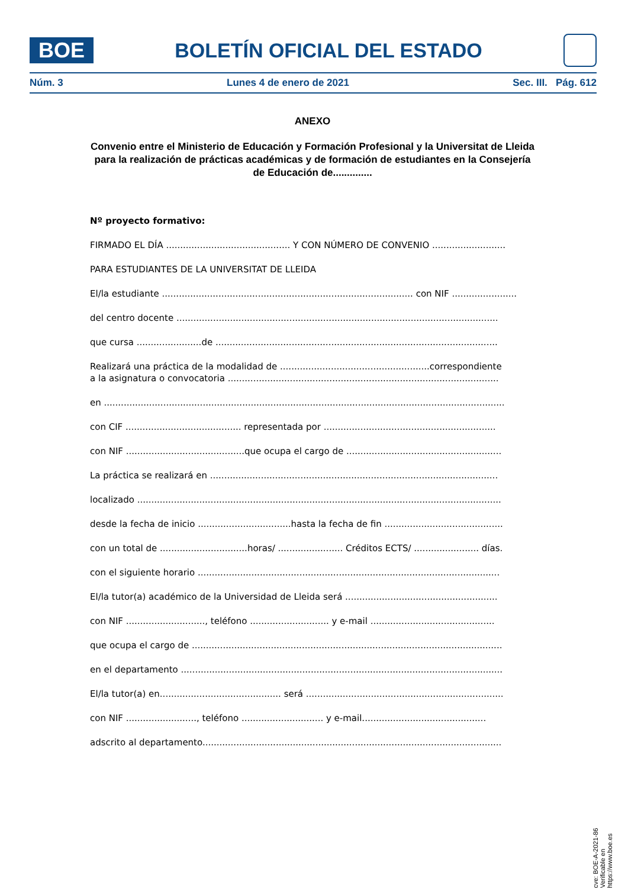BOE
BOLETÍN OFICIAL DEL ESTADO
Núm. 3 Lunes 4 de enero de 2021 Sec. III. Pág. 612
ANEXO
Convenio entre el Ministerio de Educación y Formación Profesional y la Universitat de Lleida para la realización de prácticas académicas y de formación de estudiantes en la Consejería de Educación de..............
Nº proyecto formativo:
FIRMADO EL DÍA ............................................ Y CON NÚMERO DE CONVENIO ..........................
PARA ESTUDIANTES DE LA UNIVERSITAT DE LLEIDA
El/la estudiante ......................................................................................... con NIF .......................
del centro docente ..................................................................................................................
que cursa .......................de ....................................................................................................
Realizará una práctica de la modalidad de .....................................................correspondiente
a la asignatura o convocatoria ................................................................................................
en ..............................................................................................................................................
con CIF ......................................... representada por .............................................................
con NIF ..........................................que ocupa el cargo de .......................................................
La práctica se realizará en ......................................................................................................
localizado .................................................................................................................................
desde la fecha de inicio .................................hasta la fecha de fin ..........................................
con un total de ...............................horas/ ....................... Créditos ECTS/ ....................... días.
con el siguiente horario ...........................................................................................................
El/la tutor(a) académico de la Universidad de Lleida será ......................................................
con NIF ............................, teléfono ............................ y e-mail ............................................
que ocupa el cargo de ..............................................................................................................
en el departamento ..................................................................................................................
El/la tutor(a) en........................................... será ......................................................................
con NIF ........................., teléfono ............................. y e-mail............................................
adscrito al departamento..........................................................................................................
cve: BOE-A-2021-86
Verificable en https://www.boe.es